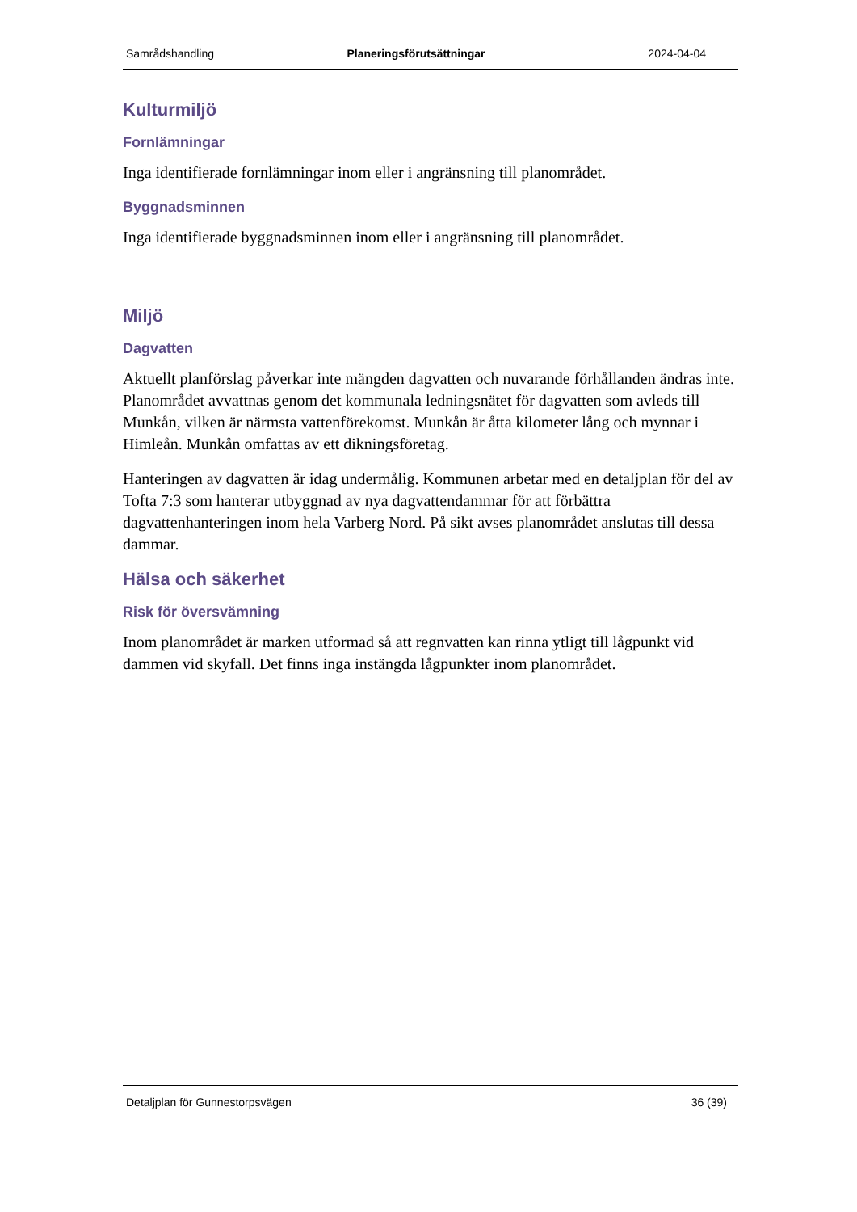Samrådshandling Planeringsförutsättningar 2024-04-04
Kulturmiljö
Fornlämningar
Inga identifierade fornlämningar inom eller i angränsning till planområdet.
Byggnadsminnen
Inga identifierade byggnadsminnen inom eller i angränsning till planområdet.
Miljö
Dagvatten
Aktuellt planförslag påverkar inte mängden dagvatten och nuvarande förhållanden ändras inte. Planområdet avvattnas genom det kommunala ledningsnätet för dagvatten som avleds till Munkån, vilken är närmsta vattenförekomst. Munkån är åtta kilometer lång och mynnar i Himleån. Munkån omfattas av ett dikningsföretag.
Hanteringen av dagvatten är idag undermålig. Kommunen arbetar med en detaljplan för del av Tofta 7:3 som hanterar utbyggnad av nya dagvattendammar för att förbättra dagvattenhanteringen inom hela Varberg Nord. På sikt avses planområdet anslutas till dessa dammar.
Hälsa och säkerhet
Risk för översvämning
Inom planområdet är marken utformad så att regnvatten kan rinna ytligt till lågpunkt vid dammen vid skyfall. Det finns inga instängda lågpunkter inom planområdet.
Detaljplan för Gunnestorpsvägen 36 (39)